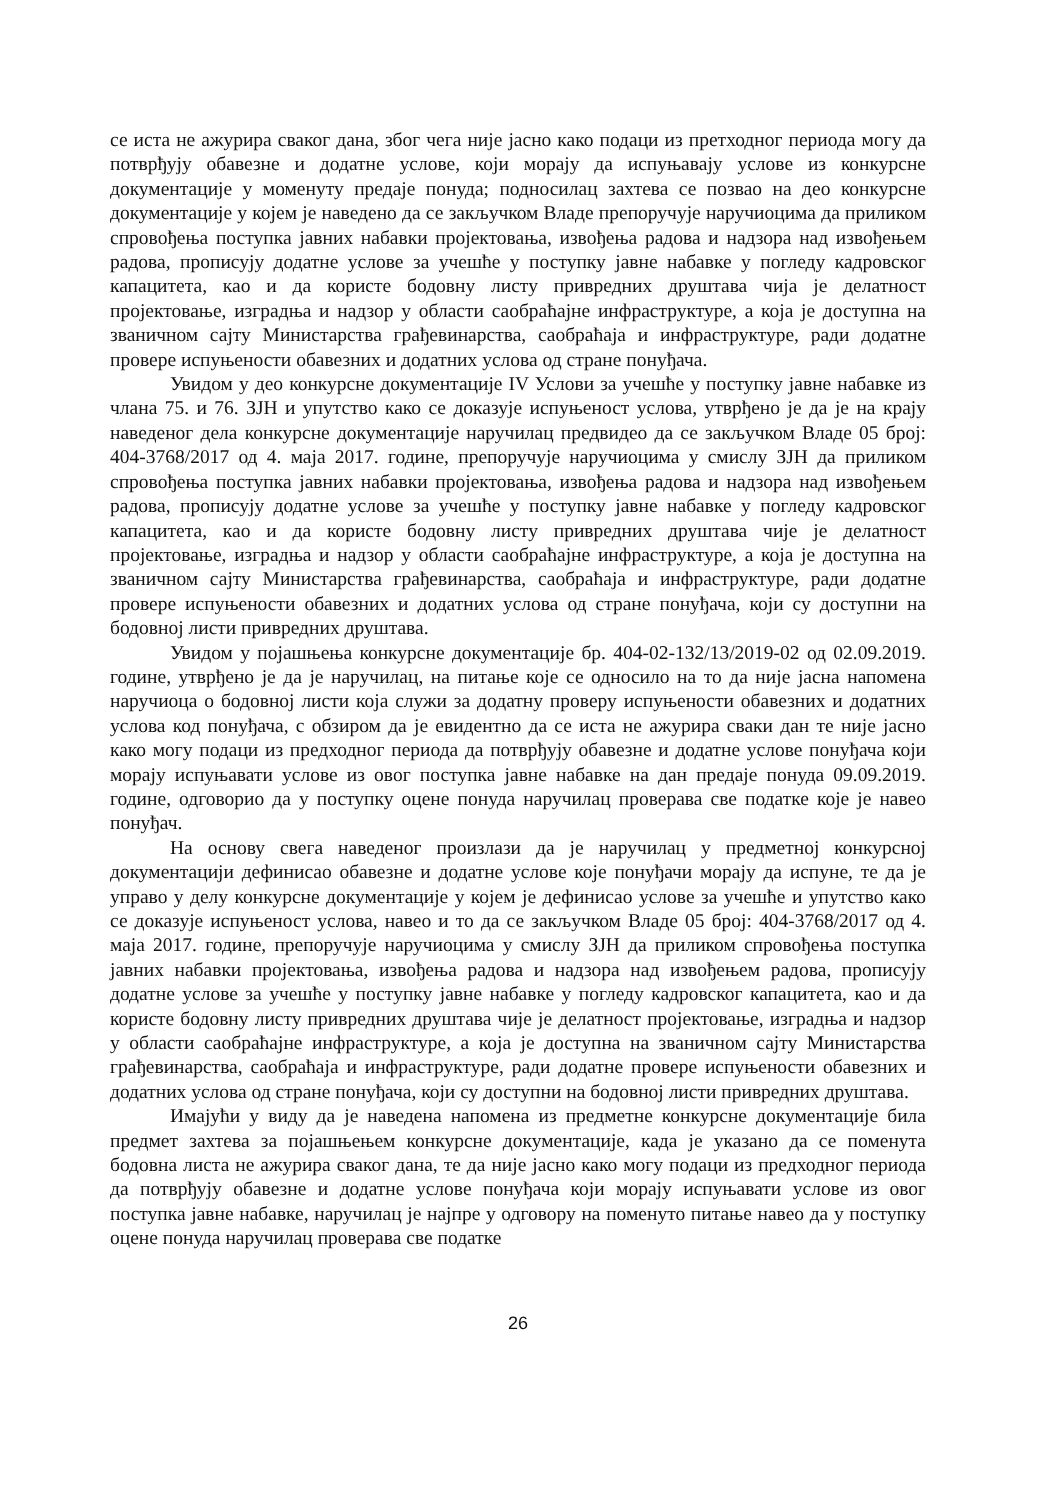се иста не ажурира сваког дана, због чега није јасно како подаци из претходног периода могу да потврђују обавезне и додатне услове, који морају да испуњавају услове из конкурсне документације у моменуту предаје понуда; подносилац захтева се позвао на део конкурсне документације у којем је наведено да се закључком Владе препоручује наручиоцима да приликом спровођења поступка јавних набавки пројектовања, извођења радова и надзора над извођењем радова, прописују додатне услове за учешће у поступку јавне набавке у погледу кадровског капацитета, као и да користе бодовну листу привредних друштава чија је делатност пројектовање, изградња и надзор у области саобраћајне инфраструктуре, а која је доступна на званичном сајту Министарства грађевинарства, саобраћаја и инфраструктуре, ради додатне провере испуњености обавезних и додатних услова од стране понуђача.
Увидом у део конкурсне документације IV Услови за учешће у поступку јавне набавке из члана 75. и 76. ЗЈН и упутство како се доказује испуњеност услова, утврђено је да је на крају наведеног дела конкурсне документације наручилац предвидео да се закључком Владе 05 број: 404-3768/2017 од 4. маја 2017. године, препоручује наручиоцима у смислу ЗЈН да приликом спровођења поступка јавних набавки пројектовања, извођења радова и надзора над извођењем радова, прописују додатне услове за учешће у поступку јавне набавке у погледу кадровског капацитета, као и да користе бодовну листу привредних друштава чије је делатност пројектовање, изградња и надзор у области саобраћајне инфраструктуре, а која је доступна на званичном сајту Министарства грађевинарства, саобраћаја и инфраструктуре, ради додатне провере испуњености обавезних и додатних услова од стране понуђача, који су доступни на бодовној листи привредних друштава.
Увидом у појашњења конкурсне документације бр. 404-02-132/13/2019-02 од 02.09.2019. године, утврђено је да је наручилац, на питање које се односило на то да није јасна напомена наручиоца о бодовној листи која служи за додатну проверу испуњености обавезних и додатних услова код понуђача, с обзиром да је евидентно да се иста не ажурира сваки дан те није јасно како могу подаци из предходног периода да потврђују обавезне и додатне услове понуђача који морају испуњавати услове из овог поступка јавне набавке на дан предаје понуда 09.09.2019. године, одговорио да у поступку оцене понуда наручилац проверава све податке које је навео понуђач.
На основу свега наведеног произлази да је наручилац у предметној конкурсној документацији дефинисао обавезне и додатне услове које понуђачи морају да испуне, те да је управо у делу конкурсне документације у којем је дефинисао услове за учешће и упутство како се доказује испуњеност услова, навео и то да се закључком Владе 05 број: 404-3768/2017 од 4. маја 2017. године, препоручује наручиоцима у смислу ЗЈН да приликом спровођења поступка јавних набавки пројектовања, извођења радова и надзора над извођењем радова, прописују додатне услове за учешће у поступку јавне набавке у погледу кадровског капацитета, као и да користе бодовну листу привредних друштава чије је делатност пројектовање, изградња и надзор у области саобраћајне инфраструктуре, а која је доступна на званичном сајту Министарства грађевинарства, саобраћаја и инфраструктуре, ради додатне провере испуњености обавезних и додатних услова од стране понуђача, који су доступни на бодовној листи привредних друштава.
Имајући у виду да је наведена напомена из предметне конкурсне документације била предмет захтева за појашњењем конкурсне документације, када је указано да се поменута бодовна листа не ажурира сваког дана, те да није јасно како могу подаци из предходног периода да потврђују обавезне и додатне услове понуђача који морају испуњавати услове из овог поступка јавне набавке, наручилац је најпре у одговору на поменуто питање навео да у поступку оцене понуда наручилац проверава све податке
26